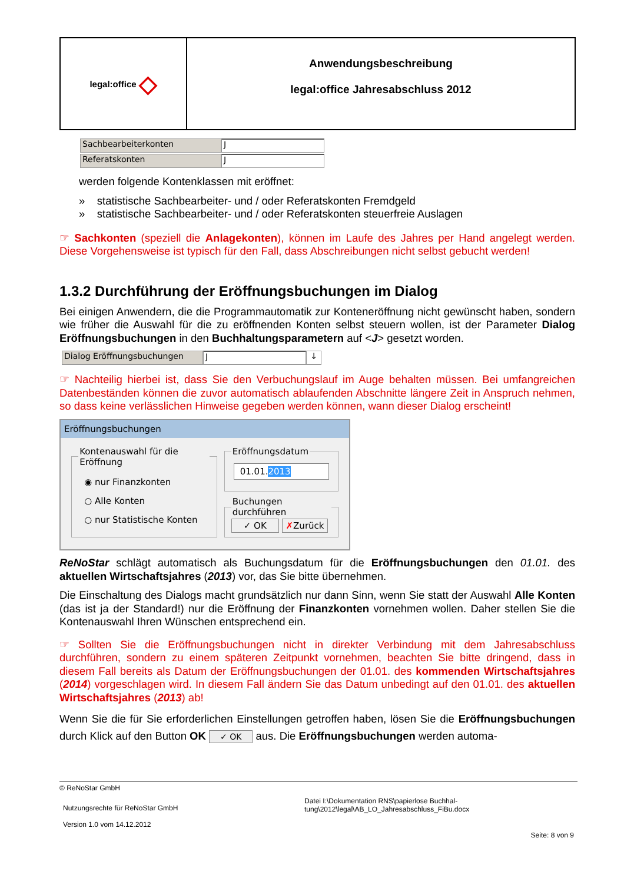legal:office ◇
Anwendungsbeschreibung
legal:office Jahresabschluss 2012
Sachbearbeiterkonten J
Referatskonten J
werden folgende Kontenklassen mit eröffnet:
» statistische Sachbearbeiter- und / oder Referatskonten Fremdgeld
» statistische Sachbearbeiter- und / oder Referatskonten steuerfreie Auslagen
☞ Sachkonten (speziell die Anlagekonten), können im Laufe des Jahres per Hand angelegt werden. Diese Vorgehensweise ist typisch für den Fall, dass Abschreibungen nicht selbst gebucht werden!
1.3.2 Durchführung der Eröffnungsbuchungen im Dialog
Bei einigen Anwendern, die die Programmautomatik zur Konteneröffnung nicht gewünscht haben, sondern wie früher die Auswahl für die zu eröffnenden Konten selbst steuern wollen, ist der Parameter Dialog Eröffnungsbuchungen in den Buchhaltungsparametern auf <J> gesetzt worden.
Dialog Eröffnungsbuchungen J ↓
☞ Nachteilig hierbei ist, dass Sie den Verbuchungslauf im Auge behalten müssen. Bei umfangreichen Datenbeständen können die zuvor automatisch ablaufenden Abschnitte längere Zeit in Anspruch nehmen, so dass keine verlässlichen Hinweise gegeben werden können, wann dieser Dialog erscheint!
Eröffnungsbuchungen
Kontenauswahl für die Eröffnung
◉ nur Finanzkonten
○ Alle Konten
○ nur Statistische Konten
Eröffnungsdatum
01.01.2013
Buchungen durchführen ✓ OK ✗Zurück
ReNoStar schlägt automatisch als Buchungsdatum für die Eröffnungsbuchungen den 01.01. des aktuellen Wirtschaftsjahres (2013) vor, das Sie bitte übernehmen.
Die Einschaltung des Dialogs macht grundsätzlich nur dann Sinn, wenn Sie statt der Auswahl Alle Konten (das ist ja der Standard!) nur die Eröffnung der Finanzkonten vornehmen wollen. Daher stellen Sie die Kontenauswahl Ihren Wünschen entsprechend ein.
☞ Sollten Sie die Eröffnungsbuchungen nicht in direkter Verbindung mit dem Jahresabschluss durchführen, sondern zu einem späteren Zeitpunkt vornehmen, beachten Sie bitte dringend, dass in diesem Fall bereits als Datum der Eröffnungsbuchungen der 01.01. des kommenden Wirtschaftsjahres (2014) vorgeschlagen wird. In diesem Fall ändern Sie das Datum unbedingt auf den 01.01. des aktuellen Wirtschaftsjahres (2013) ab!
Wenn Sie die für Sie erforderlichen Einstellungen getroffen haben, lösen Sie die Eröffnungsbuchungen durch Klick auf den Button OK ✓ OK aus. Die Eröffnungsbuchungen werden automa-
© ReNoStar GmbH
Nutzungsrechte für ReNoStar GmbH
Version 1.0 vom 14.12.2012
Datei I:\Dokumentation RNS\papierlose Buchhal-
tung\2012\legal\AB_LO_Jahresabschluss_FiBu.docx
Seite: 8 von 9